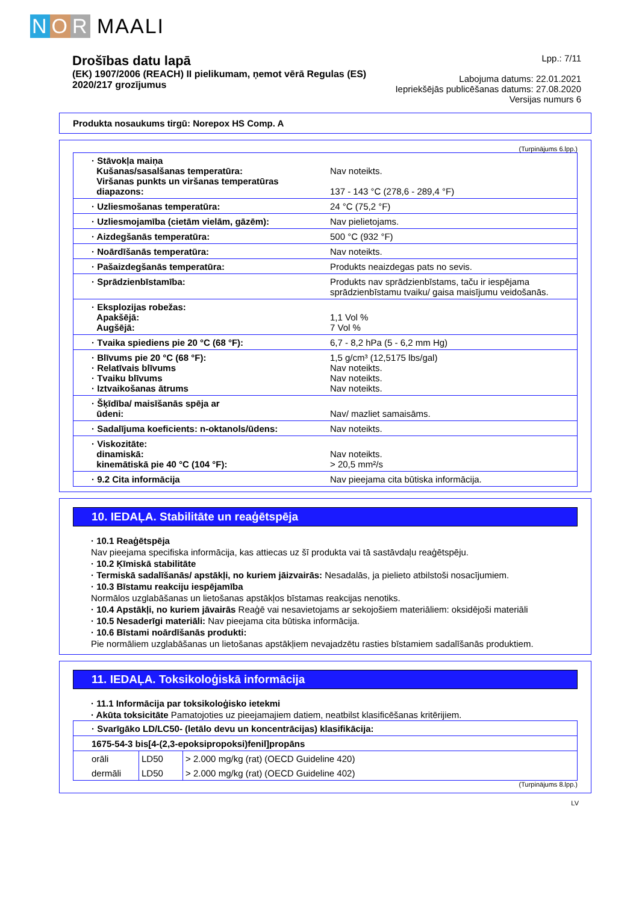N O R MAALI
Drošības datu lapā
(EK) 1907/2006 (REACH) II pielikumam, ņemot vērā Regulas (ES)
2020/217 grozījumus
Lpp.: 7/11
Labojuma datums: 22.01.2021
Iepriekšējās publicēšanas datums: 27.08.2020
Versijas numurs 6
Produkta nosaukums tirgū: Norepox HS Comp. A
(Turpinājums 6.lpp.)
| · Stāvokļa maiņa Kušanas/sasalšanas temperatūra: Viršanas punkts un viršanas temperatūras diapazons: | Nav noteikts. 137 - 143 °C (278,6 - 289,4 °F) |
| · Uzliesmošanas temperatūra: | 24 °C (75,2 °F) |
| · Uzliesmojamība (cietām vielām, gāzēm): | Nav pielietojams. |
| · Aizdegšanās temperatūra: | 500 °C (932 °F) |
| · Noārdīšanās temperatūra: | Nav noteikts. |
| · Pašaizdegšanās temperatūra: | Produkts neaizdegas pats no sevis. |
| · Sprādzienbīstamība: | Produkts nav sprādzienbīstams, taču ir iespējama sprādzienbīstamu tvaiku/ gaisa maisījumu veidošanās. |
| · Eksplozijas robežas: Apakšējā: Augšējā: | 1,1 Vol % 7 Vol % |
| · Tvaika spiediens pie 20 °C (68 °F): | 6,7 - 8,2 hPa (5 - 6,2 mm Hg) |
| · Blīvums pie 20 °C (68 °F): · Relatīvais blīvums · Tvaiku blīvums · Iztvaikošanas ātrums | 1,5 g/cm³ (12,5175 lbs/gal) Nav noteikts. Nav noteikts. Nav noteikts. |
| · Šķīdība/ maisīšanās spēja ar ūdeni: | Nav/ mazliet samaisāms. |
| · Sadalījuma koeficients: n-oktanols/ūdens: | Nav noteikts. |
| · Viskozitāte: dinamiskā: kinemātiskā pie 40 °C (104 °F): | Nav noteikts. > 20,5 mm²/s |
| · 9.2 Cita informācija | Nav pieejama cita būtiska informācija. |
10. IEDAĻA. Stabilitāte un reaģētspēja
· 10.1 Reaģētspēja
Nav pieejama specifiska informācija, kas attiecas uz šī produkta vai tā sastāvdaļu reaģētspēju.
· 10.2 Ķīmiskā stabilitāte
· Termiskā sadalīšanās/ apstākļi, no kuriem jāizvairās: Nesadalās, ja pielieto atbilstoši nosacījumiem.
· 10.3 Bīstamu reakciju iespējamība
Normālos uzglabāšanas un lietošanas apstākļos bīstamas reakcijas nenotiks.
· 10.4 Apstākļi, no kuriem jāvairās Reaģē vai nesavietojams ar sekojošiem materiāliem: oksidējoši materiāli
· 10.5 Nesaderīgi materiāli: Nav pieejama cita būtiska informācija.
· 10.6 Bīstami noārdīšanās produkti:
Pie normāliem uzglabāšanas un lietošanas apstākļiem nevajadzētu rasties bīstamiem sadalīšanās produktiem.
11. IEDAĻA. Toksikoloģiskā informācija
· 11.1 Informācija par toksikoloģisko ietekmi
· Akūta toksicitāte Pamatojoties uz pieejamajiem datiem, neatbilst klasificēšanas kritērijiem.
| · Svarīgāko LD/LC50- (letālo devu un koncentrācijas) klasifikācija: | | |
| 1675-54-3 bis[4-(2,3-epoksipropoksi)fenil]propāns | | |
| orāli | LD50 | > 2.000 mg/kg (rat) (OECD Guideline 420) |
| dermāli | LD50 | > 2.000 mg/kg (rat) (OECD Guideline 402) |
(Turpinājums 8.lpp.)
LV